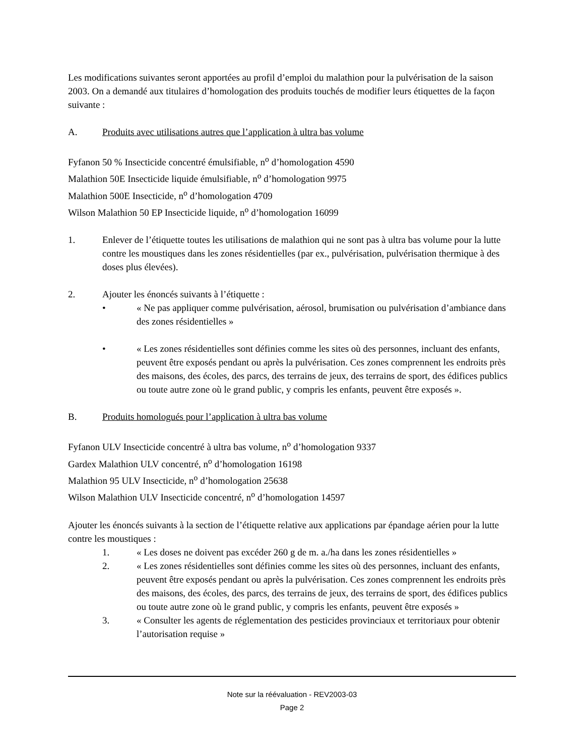Les modifications suivantes seront apportées au profil d’emploi du malathion pour la pulvérisation de la saison 2003. On a demandé aux titulaires d’homologation des produits touchés de modifier leurs étiquettes de la façon suivante :
A. Produits avec utilisations autres que l’application à ultra bas volume
Fyfanon 50 % Insecticide concentré émulsifiable, n<sup>o</sup> d’homologation 4590
Malathion 50E Insecticide liquide émulsifiable, n<sup>o</sup> d’homologation 9975
Malathion 500E Insecticide, n<sup>o</sup> d’homologation 4709
Wilson Malathion 50 EP Insecticide liquide, n<sup>o</sup> d’homologation 16099
1. Enlever de l’étiquette toutes les utilisations de malathion qui ne sont pas à ultra bas volume pour la lutte contre les moustiques dans les zones résidentielles (par ex., pulvérisation, pulvérisation thermique à des doses plus élevées).
2. Ajouter les énoncés suivants à l’étiquette :
• « Ne pas appliquer comme pulvérisation, aérosol, brumisation ou pulvérisation d’ambiance dans des zones résidentielles »
• « Les zones résidentielles sont définies comme les sites où des personnes, incluant des enfants, peuvent être exposés pendant ou après la pulvérisation. Ces zones comprennent les endroits près des maisons, des écoles, des parcs, des terrains de jeux, des terrains de sport, des édifices publics ou toute autre zone où le grand public, y compris les enfants, peuvent être exposés ».
B. Produits homologués pour l’application à ultra bas volume
Fyfanon ULV Insecticide concentré à ultra bas volume, n<sup>o</sup> d’homologation 9337
Gardex Malathion ULV concentré, n<sup>o</sup> d’homologation 16198
Malathion 95 ULV Insecticide, n<sup>o</sup> d’homologation 25638
Wilson Malathion ULV Insecticide concentré, n<sup>o</sup> d’homologation 14597
Ajouter les énoncés suivants à la section de l’étiquette relative aux applications par épandage aérien pour la lutte contre les moustiques :
1. « Les doses ne doivent pas excéder 260 g de m. a./ha dans les zones résidentielles »
2. « Les zones résidentielles sont définies comme les sites où des personnes, incluant des enfants, peuvent être exposés pendant ou après la pulvérisation. Ces zones comprennent les endroits près des maisons, des écoles, des parcs, des terrains de jeux, des terrains de sport, des édifices publics ou toute autre zone où le grand public, y compris les enfants, peuvent être exposés »
3. « Consulter les agents de réglementation des pesticides provinciaux et territoriaux pour obtenir l’autorisation requise »
Note sur la réévaluation - REV2003-03
Page 2